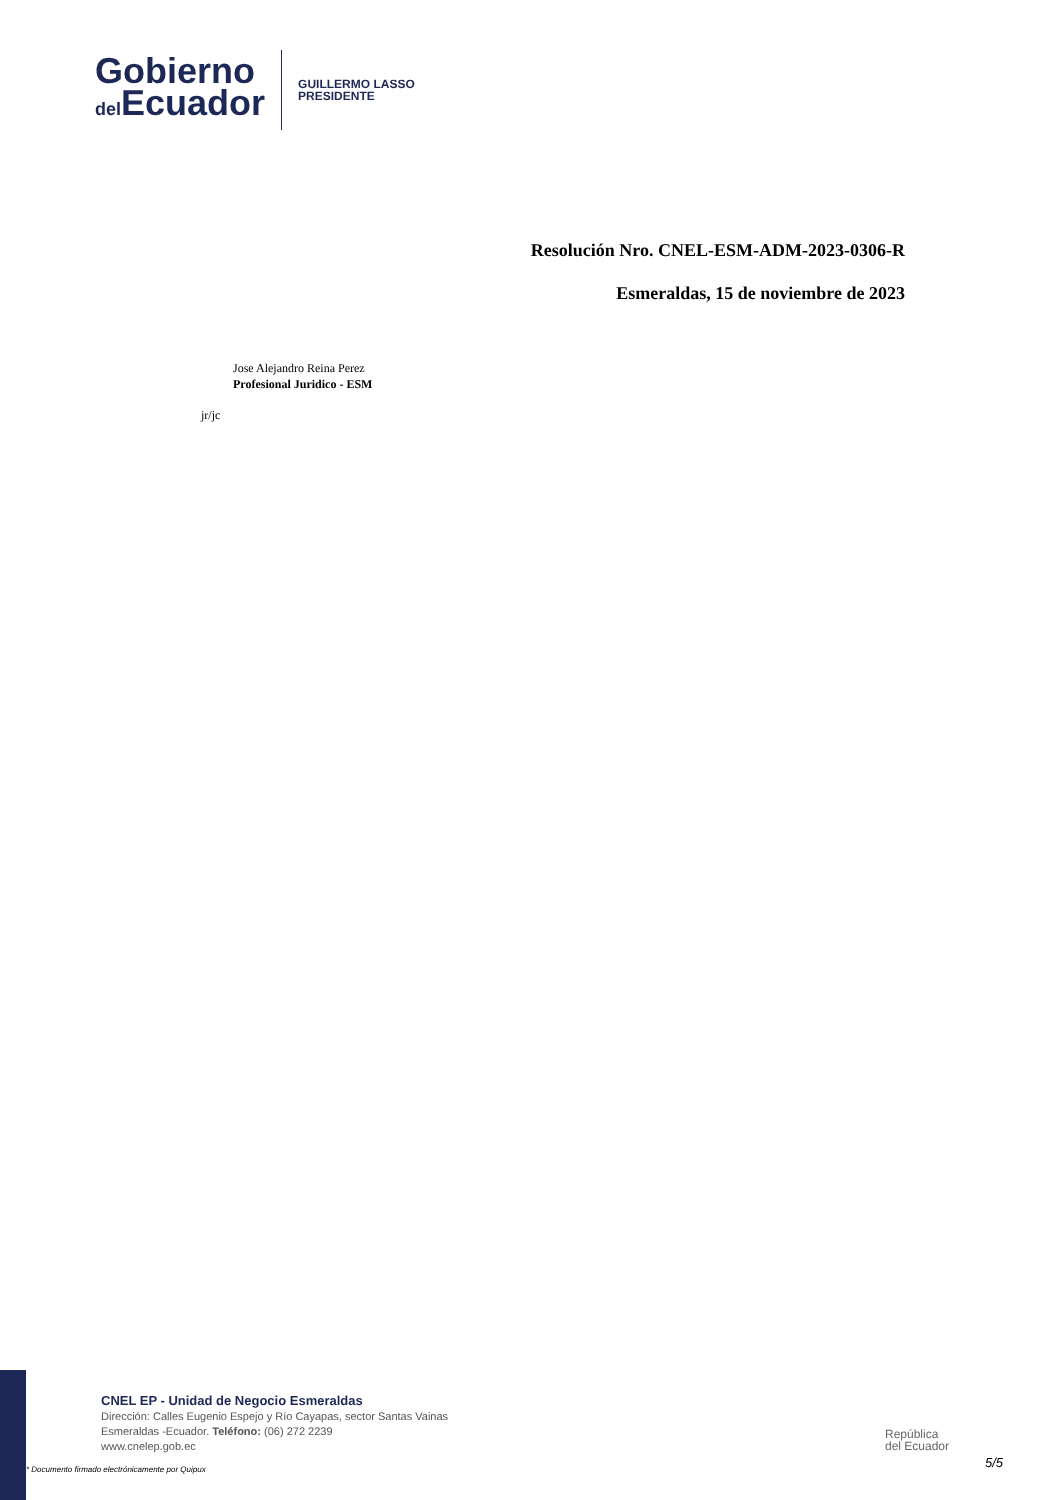Gobierno
del Ecuador
GUILLERMO LASSO
PRESIDENTE
Resolución Nro. CNEL-ESM-ADM-2023-0306-R
Esmeraldas, 15 de noviembre de 2023
Jose Alejandro Reina Perez
Profesional Juridico - ESM
jr/jc
CNEL EP - Unidad de Negocio Esmeraldas
Dirección: Calles Eugenio Espejo y Río Cayapas, sector Santas Vainas
Esmeraldas -Ecuador. Teléfono: (06) 272 2239
www.cnelep.gob.ec
República
del Ecuador
5/5
* Documento firmado electrónicamente por Quipux